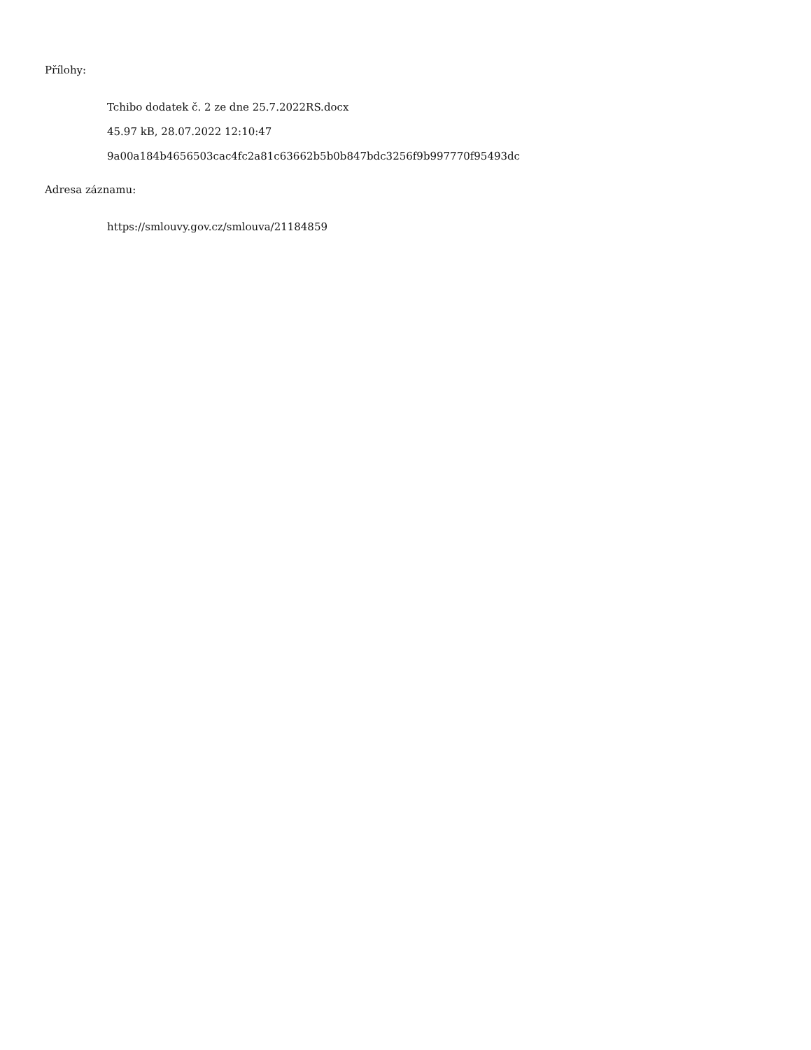Přílohy:
Tchibo dodatek č. 2 ze dne 25.7.2022RS.docx
45.97 kB, 28.07.2022 12:10:47
9a00a184b4656503cac4fc2a81c63662b5b0b847bdc3256f9b997770f95493dc
Adresa záznamu:
https://smlouvy.gov.cz/smlouva/21184859